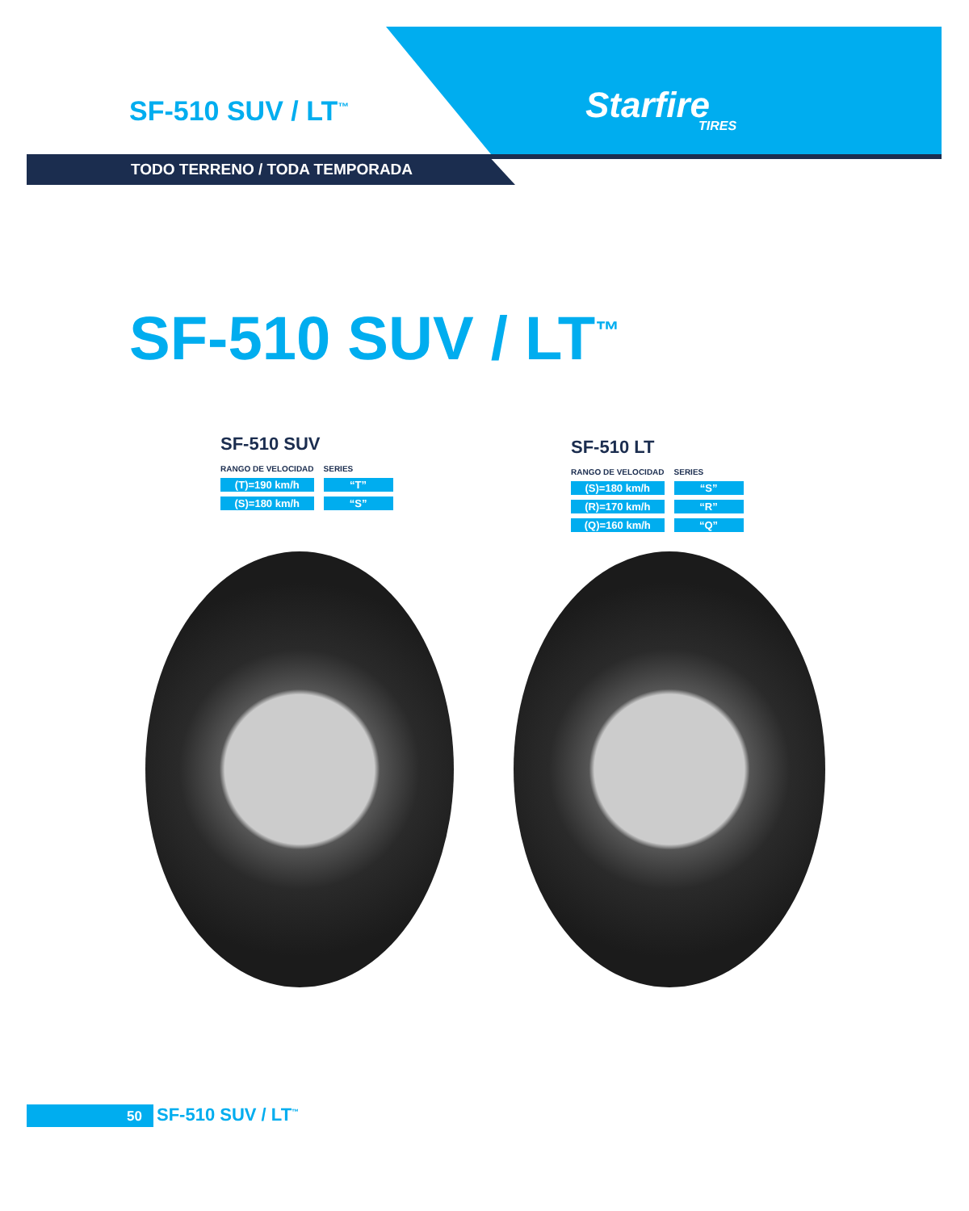SF-510 SUV / LT<sup>™</sup> Starfire
TIRES
TODO TERRENO / TODA TEMPORADA
SF-510 SUV / LT<sup>™</sup>
SF-510 SUV
| RANGO DE VELOCIDAD | SERIES |
| --- | --- |
| (T)=190 km/h | “T” |
| (S)=180 km/h | “S” |
SF-510 LT
| RANGO DE VELOCIDAD | SERIES |
| --- | --- |
| (S)=180 km/h | “S” |
| (R)=170 km/h | “R” |
| (Q)=160 km/h | “Q” |
50 SF-510 SUV / LT<sup>™</sup>